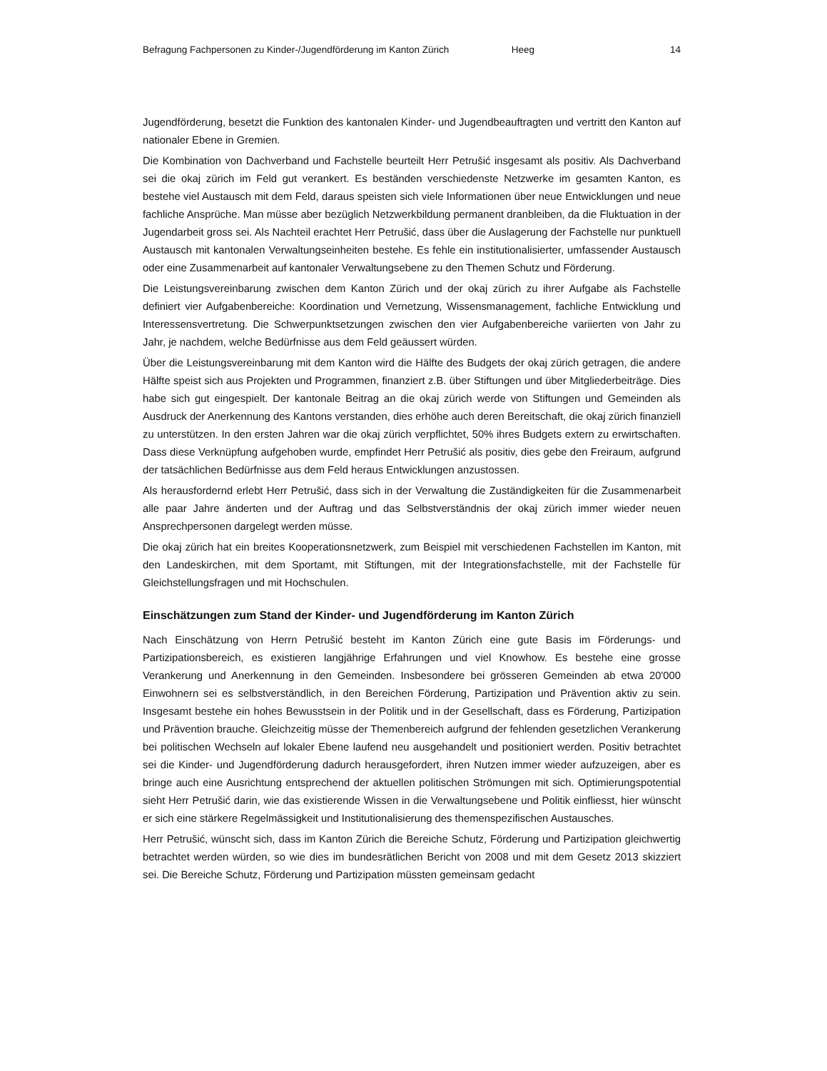Befragung Fachpersonen zu Kinder-/Jugendförderung im Kanton Zürich Heeg 14
Jugendförderung, besetzt die Funktion des kantonalen Kinder- und Jugendbeauftragten und vertritt den Kanton auf nationaler Ebene in Gremien.
Die Kombination von Dachverband und Fachstelle beurteilt Herr Petrušić insgesamt als positiv. Als Dachverband sei die okaj zürich im Feld gut verankert. Es beständen verschiedenste Netzwerke im gesamten Kanton, es bestehe viel Austausch mit dem Feld, daraus speisten sich viele Informationen über neue Entwicklungen und neue fachliche Ansprüche. Man müsse aber bezüglich Netzwerkbildung permanent dranbleiben, da die Fluktuation in der Jugendarbeit gross sei. Als Nachteil erachtet Herr Petrušić, dass über die Auslagerung der Fachstelle nur punktuell Austausch mit kantonalen Verwaltungseinheiten bestehe. Es fehle ein institutionalisierter, umfassender Austausch oder eine Zusammenarbeit auf kantonaler Verwaltungsebene zu den Themen Schutz und Förderung.
Die Leistungsvereinbarung zwischen dem Kanton Zürich und der okaj zürich zu ihrer Aufgabe als Fachstelle definiert vier Aufgabenbereiche: Koordination und Vernetzung, Wissensmanagement, fachliche Entwicklung und Interessensvertretung. Die Schwerpunktsetzungen zwischen den vier Aufgabenbereiche variierten von Jahr zu Jahr, je nachdem, welche Bedürfnisse aus dem Feld geäussert würden.
Über die Leistungsvereinbarung mit dem Kanton wird die Hälfte des Budgets der okaj zürich getragen, die andere Hälfte speist sich aus Projekten und Programmen, finanziert z.B. über Stiftungen und über Mitgliederbeiträge. Dies habe sich gut eingespielt. Der kantonale Beitrag an die okaj zürich werde von Stiftungen und Gemeinden als Ausdruck der Anerkennung des Kantons verstanden, dies erhöhe auch deren Bereitschaft, die okaj zürich finanziell zu unterstützen. In den ersten Jahren war die okaj zürich verpflichtet, 50% ihres Budgets extern zu erwirtschaften. Dass diese Verknüpfung aufgehoben wurde, empfindet Herr Petrušić als positiv, dies gebe den Freiraum, aufgrund der tatsächlichen Bedürfnisse aus dem Feld heraus Entwicklungen anzustossen.
Als herausfordernd erlebt Herr Petrušić, dass sich in der Verwaltung die Zuständigkeiten für die Zusammenarbeit alle paar Jahre änderten und der Auftrag und das Selbstverständnis der okaj zürich immer wieder neuen Ansprechpersonen dargelegt werden müsse.
Die okaj zürich hat ein breites Kooperationsnetzwerk, zum Beispiel mit verschiedenen Fachstellen im Kanton, mit den Landeskirchen, mit dem Sportamt, mit Stiftungen, mit der Integrationsfachstelle, mit der Fachstelle für Gleichstellungsfragen und mit Hochschulen.
Einschätzungen zum Stand der Kinder- und Jugendförderung im Kanton Zürich
Nach Einschätzung von Herrn Petrušić besteht im Kanton Zürich eine gute Basis im Förderungs- und Partizipationsbereich, es existieren langjährige Erfahrungen und viel Knowhow. Es bestehe eine grosse Verankerung und Anerkennung in den Gemeinden. Insbesondere bei grösseren Gemeinden ab etwa 20'000 Einwohnern sei es selbstverständlich, in den Bereichen Förderung, Partizipation und Prävention aktiv zu sein. Insgesamt bestehe ein hohes Bewusstsein in der Politik und in der Gesellschaft, dass es Förderung, Partizipation und Prävention brauche. Gleichzeitig müsse der Themenbereich aufgrund der fehlenden gesetzlichen Verankerung bei politischen Wechseln auf lokaler Ebene laufend neu ausgehandelt und positioniert werden. Positiv betrachtet sei die Kinder- und Jugendförderung dadurch herausgefordert, ihren Nutzen immer wieder aufzuzeigen, aber es bringe auch eine Ausrichtung entsprechend der aktuellen politischen Strömungen mit sich. Optimierungspotential sieht Herr Petrušić darin, wie das existierende Wissen in die Verwaltungsebene und Politik einfliesst, hier wünscht er sich eine stärkere Regelmässigkeit und Institutionalisierung des themenspezifischen Austausches.
Herr Petrušić, wünscht sich, dass im Kanton Zürich die Bereiche Schutz, Förderung und Partizipation gleichwertig betrachtet werden würden, so wie dies im bundesrätlichen Bericht von 2008 und mit dem Gesetz 2013 skizziert sei. Die Bereiche Schutz, Förderung und Partizipation müssten gemeinsam gedacht